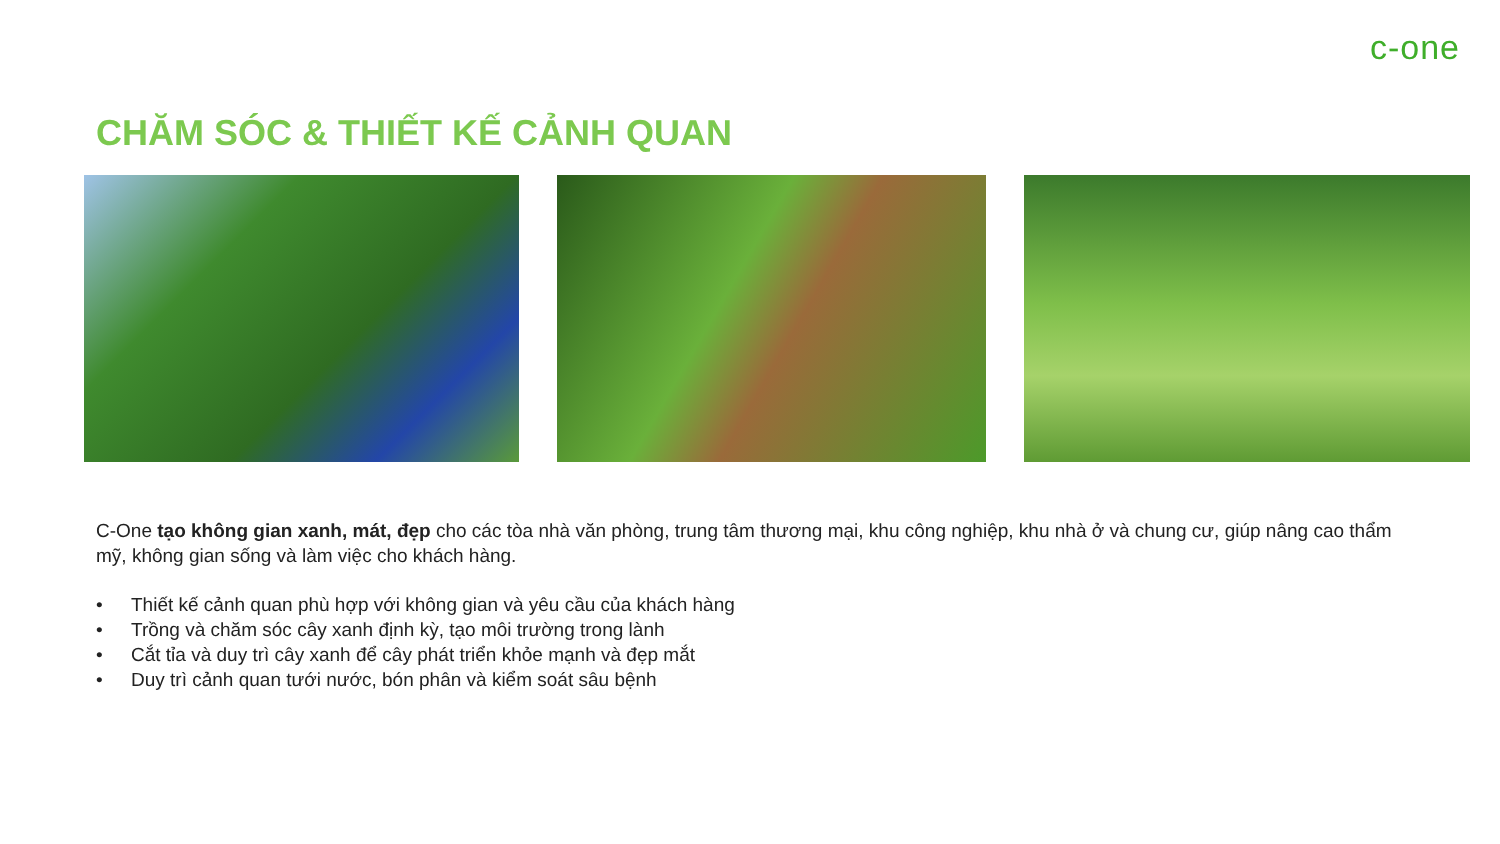c-one
CHĂM SÓC & THIẾT KẾ CẢNH QUAN
C-One tạo không gian xanh, mát, đẹp cho các tòa nhà văn phòng, trung tâm thương mại, khu công nghiệp, khu nhà ở và chung cư, giúp nâng cao thẩm mỹ, không gian sống và làm việc cho khách hàng.
• Thiết kế cảnh quan phù hợp với không gian và yêu cầu của khách hàng
• Trồng và chăm sóc cây xanh định kỳ, tạo môi trường trong lành
• Cắt tỉa và duy trì cây xanh để cây phát triển khỏe mạnh và đẹp mắt
• Duy trì cảnh quan tưới nước, bón phân và kiểm soát sâu bệnh